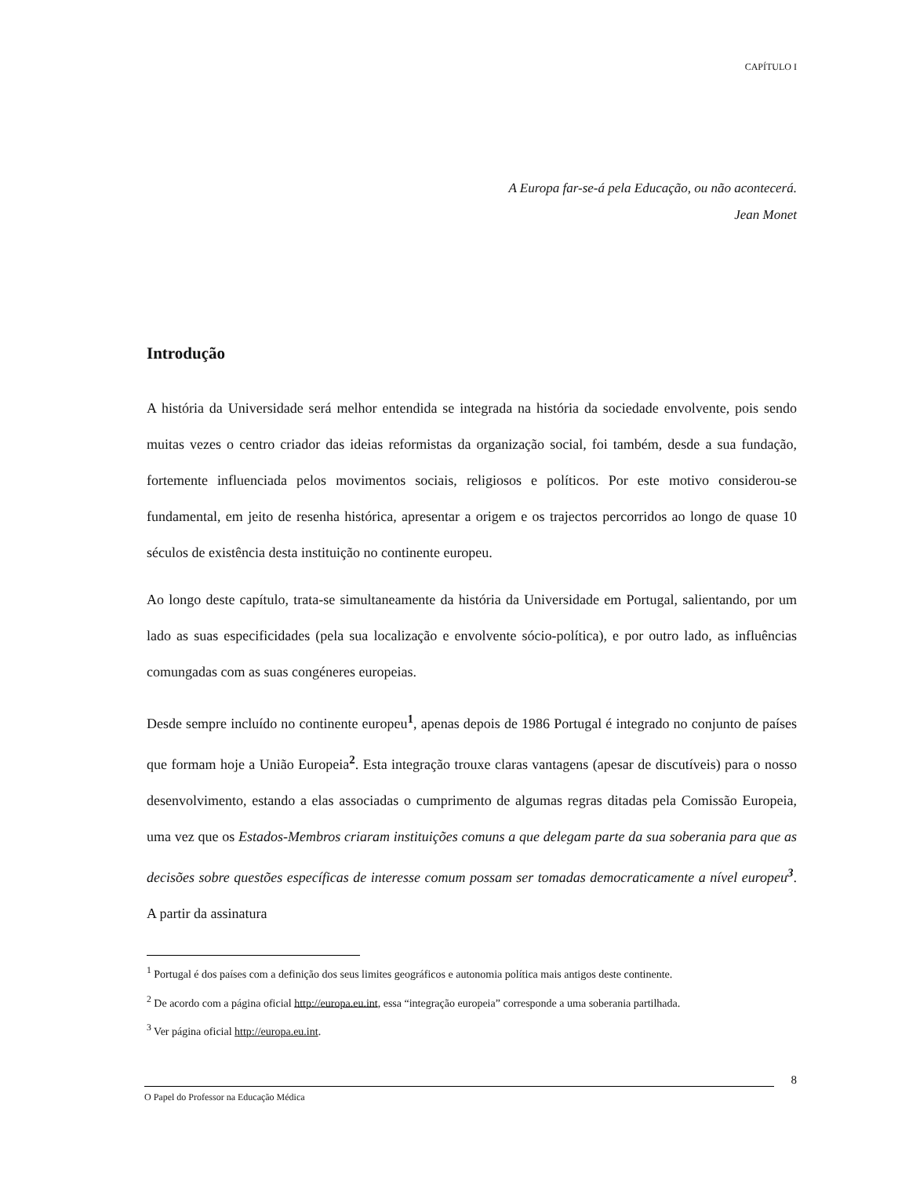CAPÍTULO I
A Europa far-se-á pela Educação, ou não acontecerá.
Jean Monet
Introdução
A história da Universidade será melhor entendida se integrada na história da sociedade envolvente, pois sendo muitas vezes o centro criador das ideias reformistas da organização social, foi também, desde a sua fundação, fortemente influenciada pelos movimentos sociais, religiosos e políticos. Por este motivo considerou-se fundamental, em jeito de resenha histórica, apresentar a origem e os trajectos percorridos ao longo de quase 10 séculos de existência desta instituição no continente europeu.
Ao longo deste capítulo, trata-se simultaneamente da história da Universidade em Portugal, salientando, por um lado as suas especificidades (pela sua localização e envolvente sócio-política), e por outro lado, as influências comungadas com as suas congéneres europeias.
Desde sempre incluído no continente europeu<sup>1</sup>, apenas depois de 1986 Portugal é integrado no conjunto de países que formam hoje a União Europeia<sup>2</sup>. Esta integração trouxe claras vantagens (apesar de discutíveis) para o nosso desenvolvimento, estando a elas associadas o cumprimento de algumas regras ditadas pela Comissão Europeia, uma vez que os Estados-Membros criaram instituições comuns a que delegam parte da sua soberania para que as decisões sobre questões específicas de interesse comum possam ser tomadas democraticamente a nível europeu<sup>3</sup>. A partir da assinatura
<sup>1</sup> Portugal é dos países com a definição dos seus limites geográficos e autonomia política mais antigos deste continente.
<sup>2</sup> De acordo com a página oficial http://europa.eu.int, essa “integração europeia” corresponde a uma soberania partilhada.
<sup>3</sup> Ver página oficial http://europa.eu.int.
8
O Papel do Professor na Educação Médica